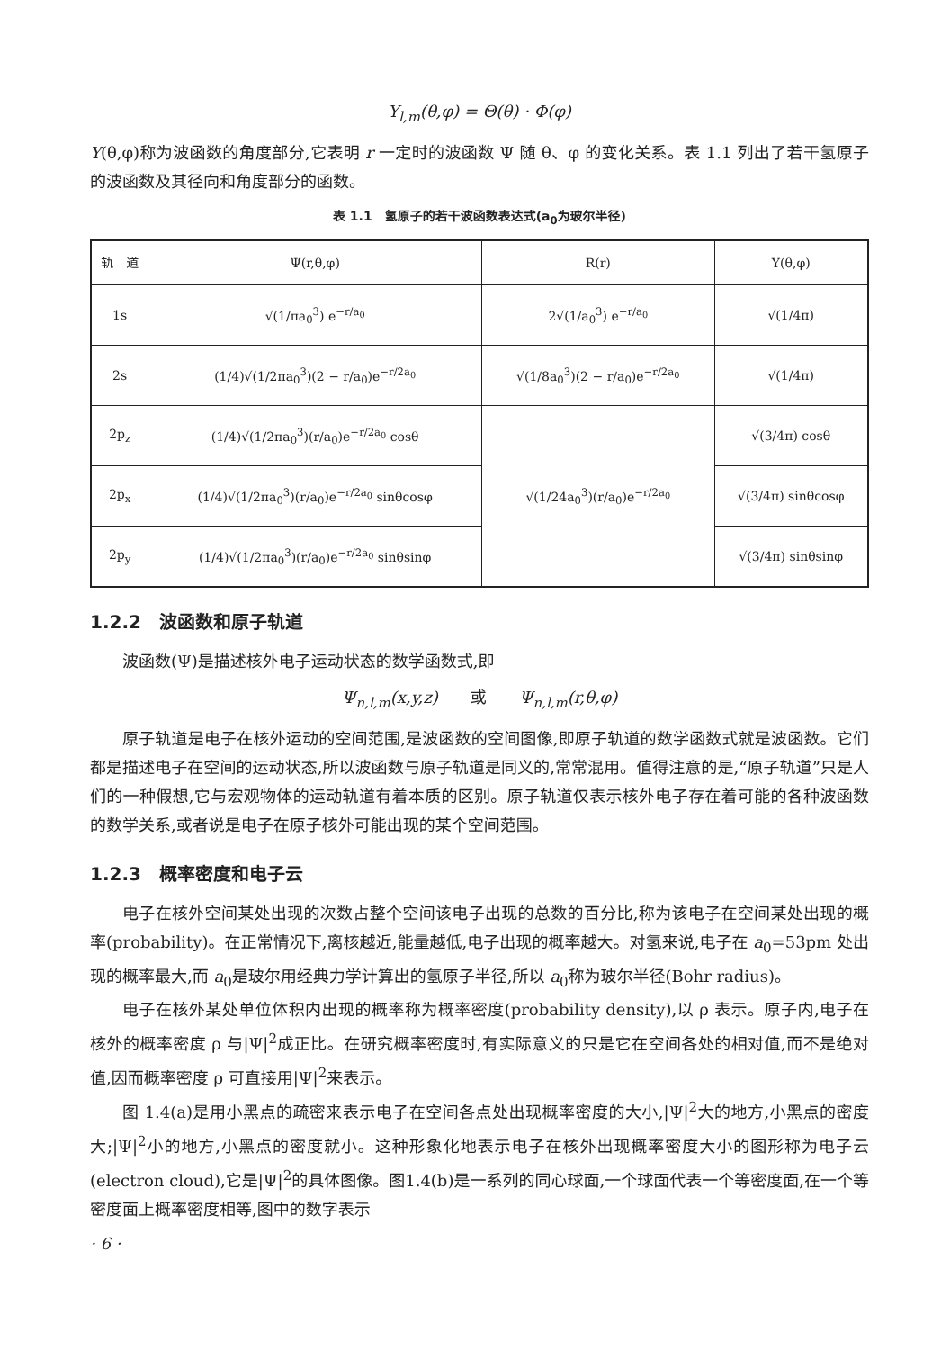Y<sub>l,m</sub>(θ,φ) = Θ(θ) · Φ(φ)
Y(θ,φ)称为波函数的角度部分,它表明 r 一定时的波函数 Ψ 随 θ、φ 的变化关系。表 1.1 列出了若干氢原子的波函数及其径向和角度部分的函数。
表 1.1　氢原子的若干波函数表达式(a<sub>0</sub>为玻尔半径)
| 轨 道 | Ψ(r,θ,φ) | R(r) | Y(θ,φ) |
| --- | --- | --- | --- |
| 1s | √(1/πa<sub>0</sub><sup>3</sup>) e<sup>−r/a<sub>0</sub></sup> | 2√(1/a<sub>0</sub><sup>3</sup>) e<sup>−r/a<sub>0</sub></sup> | √(1/4π) |
| 2s | (1/4)√(1/2πa<sub>0</sub><sup>3</sup>)(2 − r/a<sub>0</sub>)e<sup>−r/2a<sub>0</sub></sup> | √(1/8a<sub>0</sub><sup>3</sup>)(2 − r/a<sub>0</sub>)e<sup>−r/2a<sub>0</sub></sup> | √(1/4π) |
| 2p<sub>z</sub> | (1/4)√(1/2πa<sub>0</sub><sup>3</sup>)(r/a<sub>0</sub>)e<sup>−r/2a<sub>0</sub></sup> cosθ | √(1/24a<sub>0</sub><sup>3</sup>)(r/a<sub>0</sub>)e<sup>−r/2a<sub>0</sub></sup> | √(3/4π) cosθ |
| 2p<sub>x</sub> | (1/4)√(1/2πa<sub>0</sub><sup>3</sup>)(r/a<sub>0</sub>)e<sup>−r/2a<sub>0</sub></sup> sinθcosφ | | √(3/4π) sinθcosφ |
| 2p<sub>y</sub> | (1/4)√(1/2πa<sub>0</sub><sup>3</sup>)(r/a<sub>0</sub>)e<sup>−r/2a<sub>0</sub></sup> sinθsinφ | | √(3/4π) sinθsinφ |
1.2.2　波函数和原子轨道
波函数(Ψ)是描述核外电子运动状态的数学函数式,即
Ψ<sub>n,l,m</sub>(x,y,z)　　或　　Ψ<sub>n,l,m</sub>(r,θ,φ)
原子轨道是电子在核外运动的空间范围,是波函数的空间图像,即原子轨道的数学函数式就是波函数。它们都是描述电子在空间的运动状态,所以波函数与原子轨道是同义的,常常混用。值得注意的是,“原子轨道”只是人们的一种假想,它与宏观物体的运动轨道有着本质的区别。原子轨道仅表示核外电子存在着可能的各种波函数的数学关系,或者说是电子在原子核外可能出现的某个空间范围。
1.2.3　概率密度和电子云
电子在核外空间某处出现的次数占整个空间该电子出现的总数的百分比,称为该电子在空间某处出现的概率(probability)。在正常情况下,离核越近,能量越低,电子出现的概率越大。对氢来说,电子在 a<sub>0</sub>=53pm 处出现的概率最大,而 a<sub>0</sub>是玻尔用经典力学计算出的氢原子半径,所以 a<sub>0</sub>称为玻尔半径(Bohr radius)。
电子在核外某处单位体积内出现的概率称为概率密度(probability density),以 ρ 表示。原子内,电子在核外的概率密度 ρ 与|Ψ|<sup>2</sup>成正比。在研究概率密度时,有实际意义的只是它在空间各处的相对值,而不是绝对值,因而概率密度 ρ 可直接用|Ψ|<sup>2</sup>来表示。
图 1.4(a)是用小黑点的疏密来表示电子在空间各点处出现概率密度的大小,|Ψ|<sup>2</sup>大的地方,小黑点的密度大;|Ψ|<sup>2</sup>小的地方,小黑点的密度就小。这种形象化地表示电子在核外出现概率密度大小的图形称为电子云(electron cloud),它是|Ψ|<sup>2</sup>的具体图像。图1.4(b)是一系列的同心球面,一个球面代表一个等密度面,在一个等密度面上概率密度相等,图中的数字表示
· 6 ·